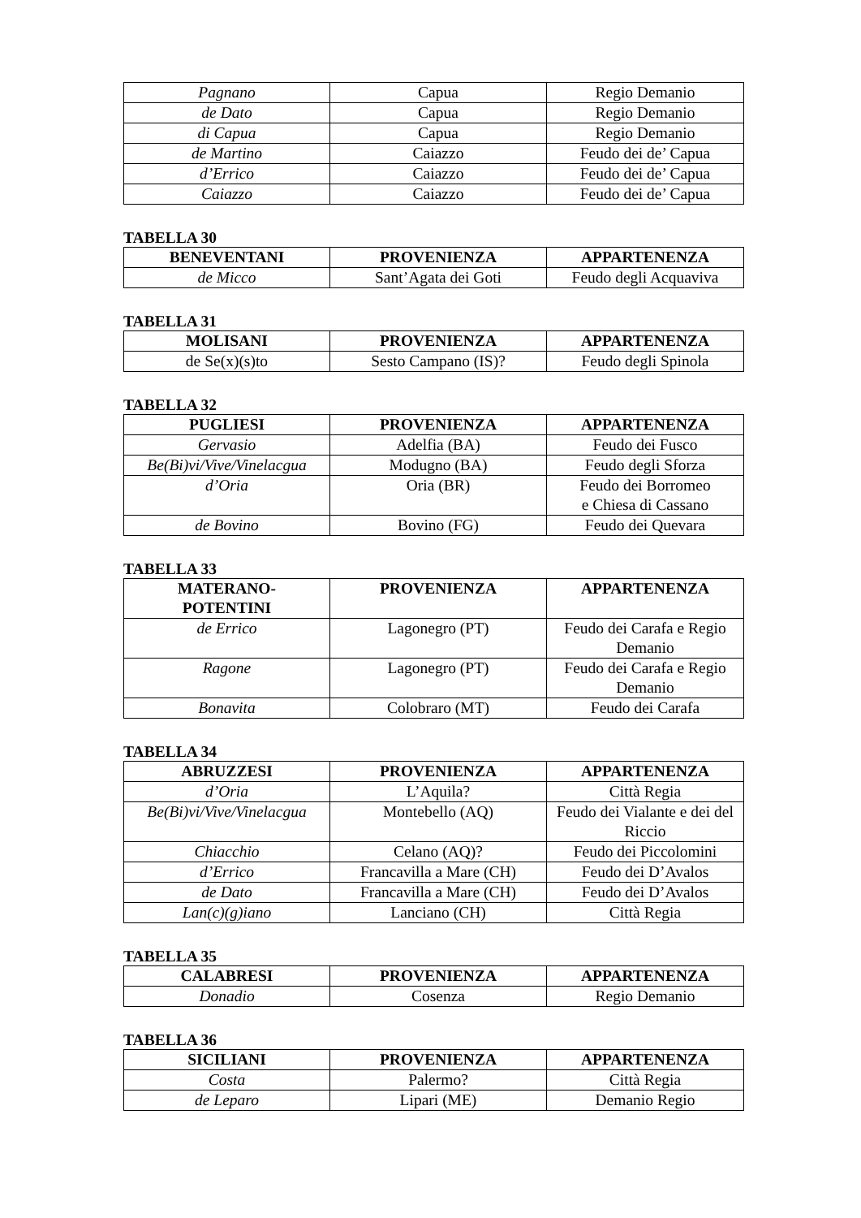| Pagnano | Capua | Regio Demanio |
| de Dato | Capua | Regio Demanio |
| di Capua | Capua | Regio Demanio |
| de Martino | Caiazzo | Feudo dei de’ Capua |
| d’Errico | Caiazzo | Feudo dei de’ Capua |
| Caiazzo | Caiazzo | Feudo dei de’ Capua |
TABELLA 30
| BENEVENTANI | PROVENIENZA | APPARTENENZA |
| --- | --- | --- |
| de Micco | Sant’Agata dei Goti | Feudo degli Acquaviva |
TABELLA 31
| MOLISANI | PROVENIENZA | APPARTENENZA |
| --- | --- | --- |
| de Se(x)(s)to | Sesto Campano (IS)? | Feudo degli Spinola |
TABELLA 32
| PUGLIESI | PROVENIENZA | APPARTENENZA |
| --- | --- | --- |
| Gervasio | Adelfia (BA) | Feudo dei Fusco |
| Be(Bi)vi/Vive/Vinelacgua | Modugno (BA) | Feudo degli Sforza |
| d’Oria | Oria (BR) | Feudo dei Borromeo e Chiesa di Cassano |
| de Bovino | Bovino (FG) | Feudo dei Quevara |
TABELLA 33
| MATERANO- POTENTINI | PROVENIENZA | APPARTENENZA |
| --- | --- | --- |
| de Errico | Lagonegro (PT) | Feudo dei Carafa e Regio Demanio |
| Ragone | Lagonegro (PT) | Feudo dei Carafa e Regio Demanio |
| Bonavita | Colobraro (MT) | Feudo dei Carafa |
TABELLA 34
| ABRUZZESI | PROVENIENZA | APPARTENENZA |
| --- | --- | --- |
| d’Oria | L’Aquila? | Città Regia |
| Be(Bi)vi/Vive/Vinelacgua | Montebello (AQ) | Feudo dei Vialante e dei del Riccio |
| Chiacchio | Celano (AQ)? | Feudo dei Piccolomini |
| d’Errico | Francavilla a Mare (CH) | Feudo dei D’Avalos |
| de Dato | Francavilla a Mare (CH) | Feudo dei D’Avalos |
| Lan(c)(g)iano | Lanciano (CH) | Città Regia |
TABELLA 35
| CALABRESI | PROVENIENZA | APPARTENENZA |
| --- | --- | --- |
| Donadio | Cosenza | Regio Demanio |
TABELLA 36
| SICILIANI | PROVENIENZA | APPARTENENZA |
| --- | --- | --- |
| Costa | Palermo? | Città Regia |
| de Leparo | Lipari (ME) | Demanio Regio |